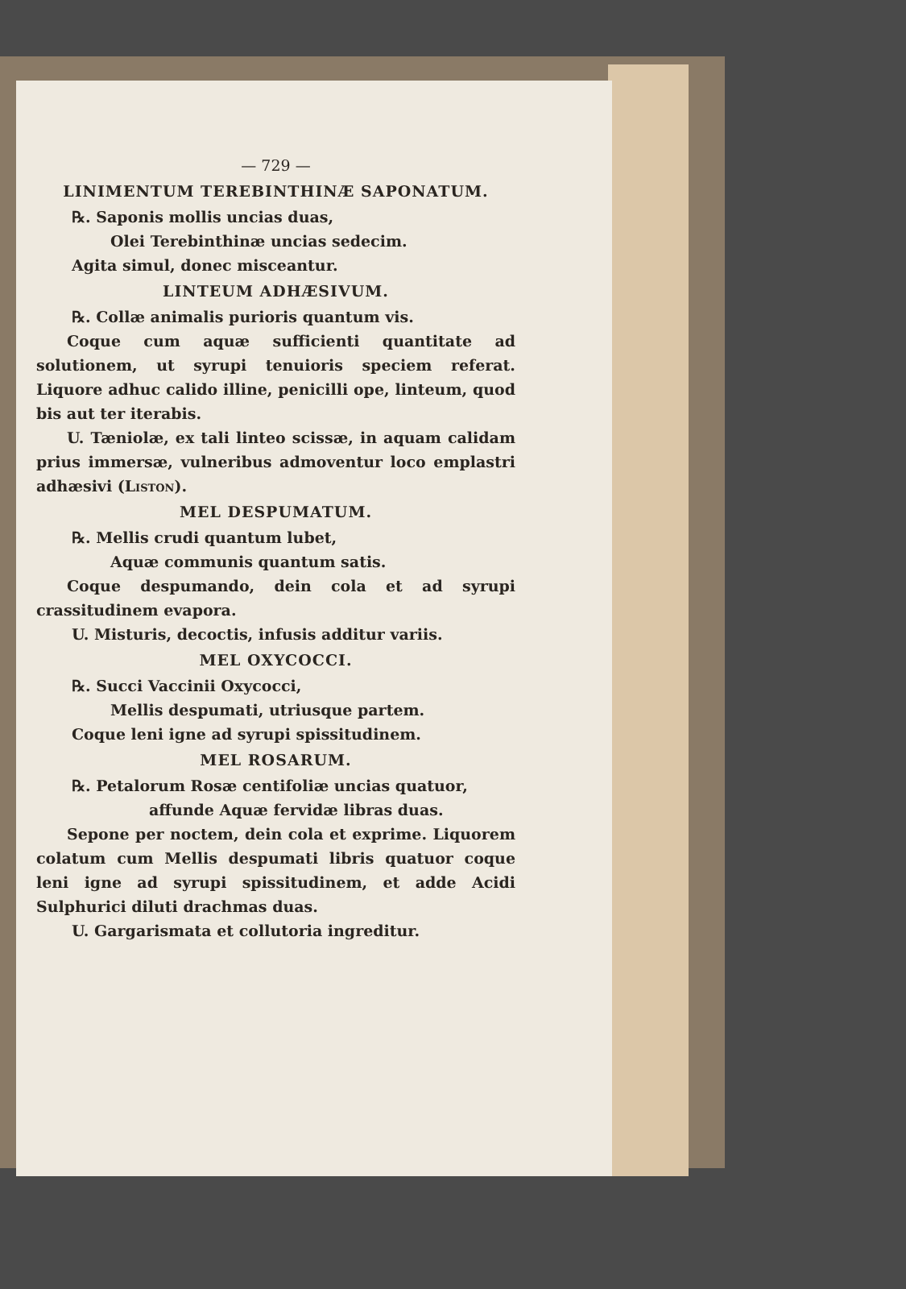— 729 —
LINIMENTUM TEREBINTHINÆ SAPONATUM.
℞. Saponis mollis uncias duas,
Olei Terebinthinæ uncias sedecim.
Agita simul, donec misceantur.
LINTEUM ADHÆSIVUM.
℞. Collæ animalis purioris quantum vis.
  Coque cum aquæ sufficienti quantitate ad solutionem, ut syrupi tenuioris speciem referat. Liquore adhuc calido illine, penicilli ope, linteum, quod bis aut ter iterabis.
  U. Tæniolæ, ex tali linteo scissæ, in aquam calidam prius immersæ, vulneribus admoventur loco emplastri adhæsivi (Liston).
MEL DESPUMATUM.
℞. Mellis crudi quantum lubet,
Aquæ communis quantum satis.
  Coque despumando, dein cola et ad syrupi crassitudinem evapora.
U. Misturis, decoctis, infusis additur variis.
MEL OXYCOCCI.
℞. Succi Vaccinii Oxycocci,
Mellis despumati, utriusque partem.
Coque leni igne ad syrupi spissitudinem.
MEL ROSARUM.
℞. Petalorum Rosæ centifoliæ uncias quatuor,
affunde Aquæ fervidæ libras duas.
  Sepone per noctem, dein cola et exprime. Liquorem colatum cum Mellis despumati libris quatuor coque leni igne ad syrupi spissitudinem, et adde Acidi Sulphurici diluti drachmas duas.
U. Gargarismata et collutoria ingreditur.